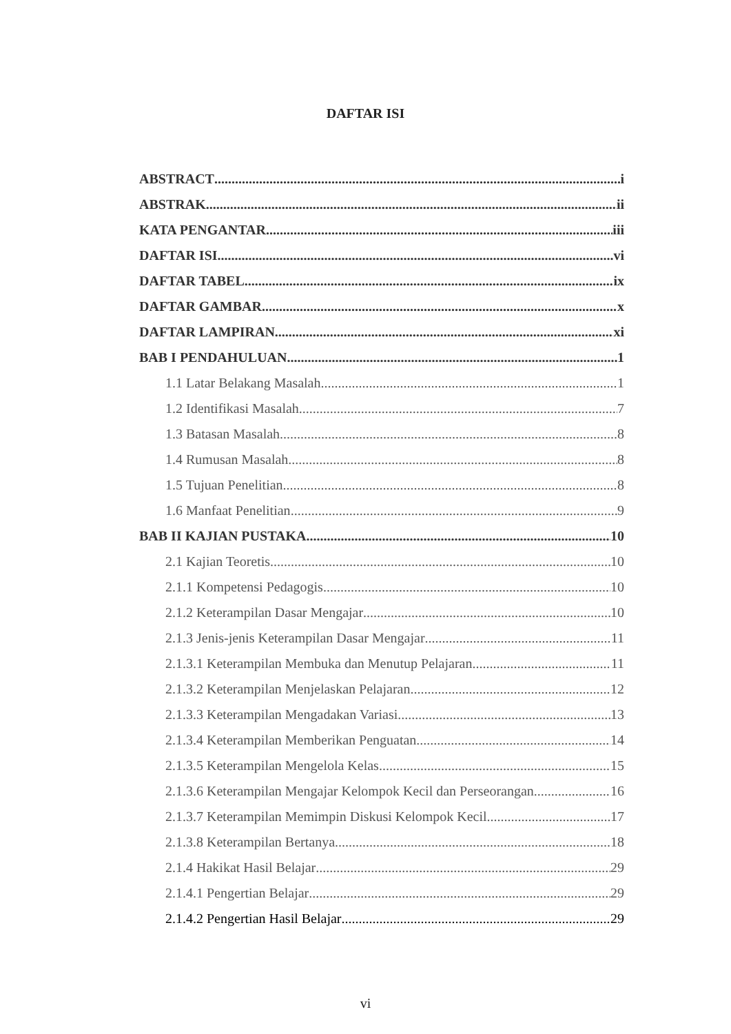DAFTAR ISI
ABSTRACT i
ABSTRAK ii
KATA PENGANTAR iii
DAFTAR ISI vi
DAFTAR TABEL ix
DAFTAR GAMBAR x
DAFTAR LAMPIRAN xi
BAB I PENDAHULUAN 1
1.1 Latar Belakang Masalah 1
1.2 Identifikasi Masalah 7
1.3 Batasan Masalah 8
1.4 Rumusan Masalah 8
1.5 Tujuan Penelitian 8
1.6 Manfaat Penelitian 9
BAB II KAJIAN PUSTAKA 10
2.1 Kajian Teoretis 10
2.1.1 Kompetensi Pedagogis 10
2.1.2 Keterampilan Dasar Mengajar 10
2.1.3 Jenis-jenis Keterampilan Dasar Mengajar 11
2.1.3.1 Keterampilan Membuka dan Menutup Pelajaran 11
2.1.3.2 Keterampilan Menjelaskan Pelajaran 12
2.1.3.3 Keterampilan Mengadakan Variasi 13
2.1.3.4 Keterampilan Memberikan Penguatan 14
2.1.3.5 Keterampilan Mengelola Kelas 15
2.1.3.6 Keterampilan Mengajar Kelompok Kecil dan Perseorangan 16
2.1.3.7 Keterampilan Memimpin Diskusi Kelompok Kecil 17
2.1.3.8 Keterampilan Bertanya 18
2.1.4 Hakikat Hasil Belajar 29
2.1.4.1 Pengertian Belajar 29
2.1.4.2 Pengertian Hasil Belajar 29
vi